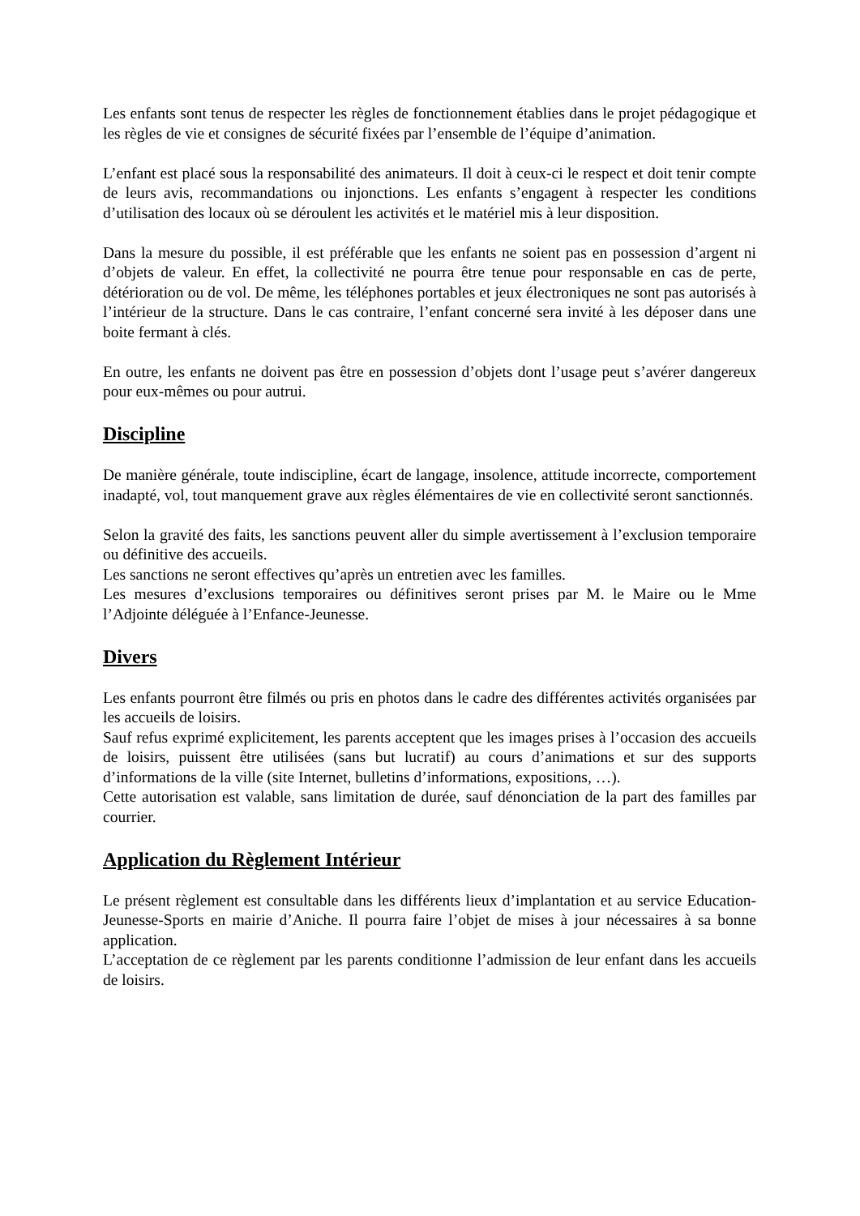Les enfants sont tenus de respecter les règles de fonctionnement établies dans le projet pédagogique et les règles de vie et consignes de sécurité fixées par l’ensemble de l’équipe d’animation.
L’enfant est placé sous la responsabilité des animateurs. Il doit à ceux-ci le respect et doit tenir compte de leurs avis, recommandations ou injonctions. Les enfants s’engagent à respecter les conditions d’utilisation des locaux où se déroulent les activités et le matériel mis à leur disposition.
Dans la mesure du possible, il est préférable que les enfants ne soient pas en possession d’argent ni d’objets de valeur. En effet, la collectivité ne pourra être tenue pour responsable en cas de perte, détérioration ou de vol. De même, les téléphones portables et jeux électroniques ne sont pas autorisés à l’intérieur de la structure. Dans le cas contraire, l’enfant concerné sera invité à les déposer dans une boite fermant à clés.
En outre, les enfants ne doivent pas être en possession d’objets dont l’usage peut s’avérer dangereux pour eux-mêmes ou pour autrui.
Discipline
De manière générale, toute indiscipline, écart de langage, insolence, attitude incorrecte, comportement inadapté, vol, tout manquement grave aux règles élémentaires de vie en collectivité seront sanctionnés.
Selon la gravité des faits, les sanctions peuvent aller du simple avertissement à l’exclusion temporaire ou définitive des accueils.
Les sanctions ne seront effectives qu’après un entretien avec les familles.
Les mesures d’exclusions temporaires ou définitives seront prises par M. le Maire ou le Mme l’Adjointe déléguée à l’Enfance-Jeunesse.
Divers
Les enfants pourront être filmés ou pris en photos dans le cadre des différentes activités organisées par les accueils de loisirs.
Sauf refus exprimé explicitement, les parents acceptent que les images prises à l’occasion des accueils de loisirs, puissent être utilisées (sans but lucratif) au cours d’animations et sur des supports d’informations de la ville (site Internet, bulletins d’informations, expositions, …).
Cette autorisation est valable, sans limitation de durée, sauf dénonciation de la part des familles par courrier.
Application du Règlement Intérieur
Le présent règlement est consultable dans les différents lieux d’implantation et au service Education-Jeunesse-Sports en mairie d’Aniche. Il pourra faire l’objet de mises à jour nécessaires à sa bonne application.
L’acceptation de ce règlement par les parents conditionne l’admission de leur enfant dans les accueils de loisirs.